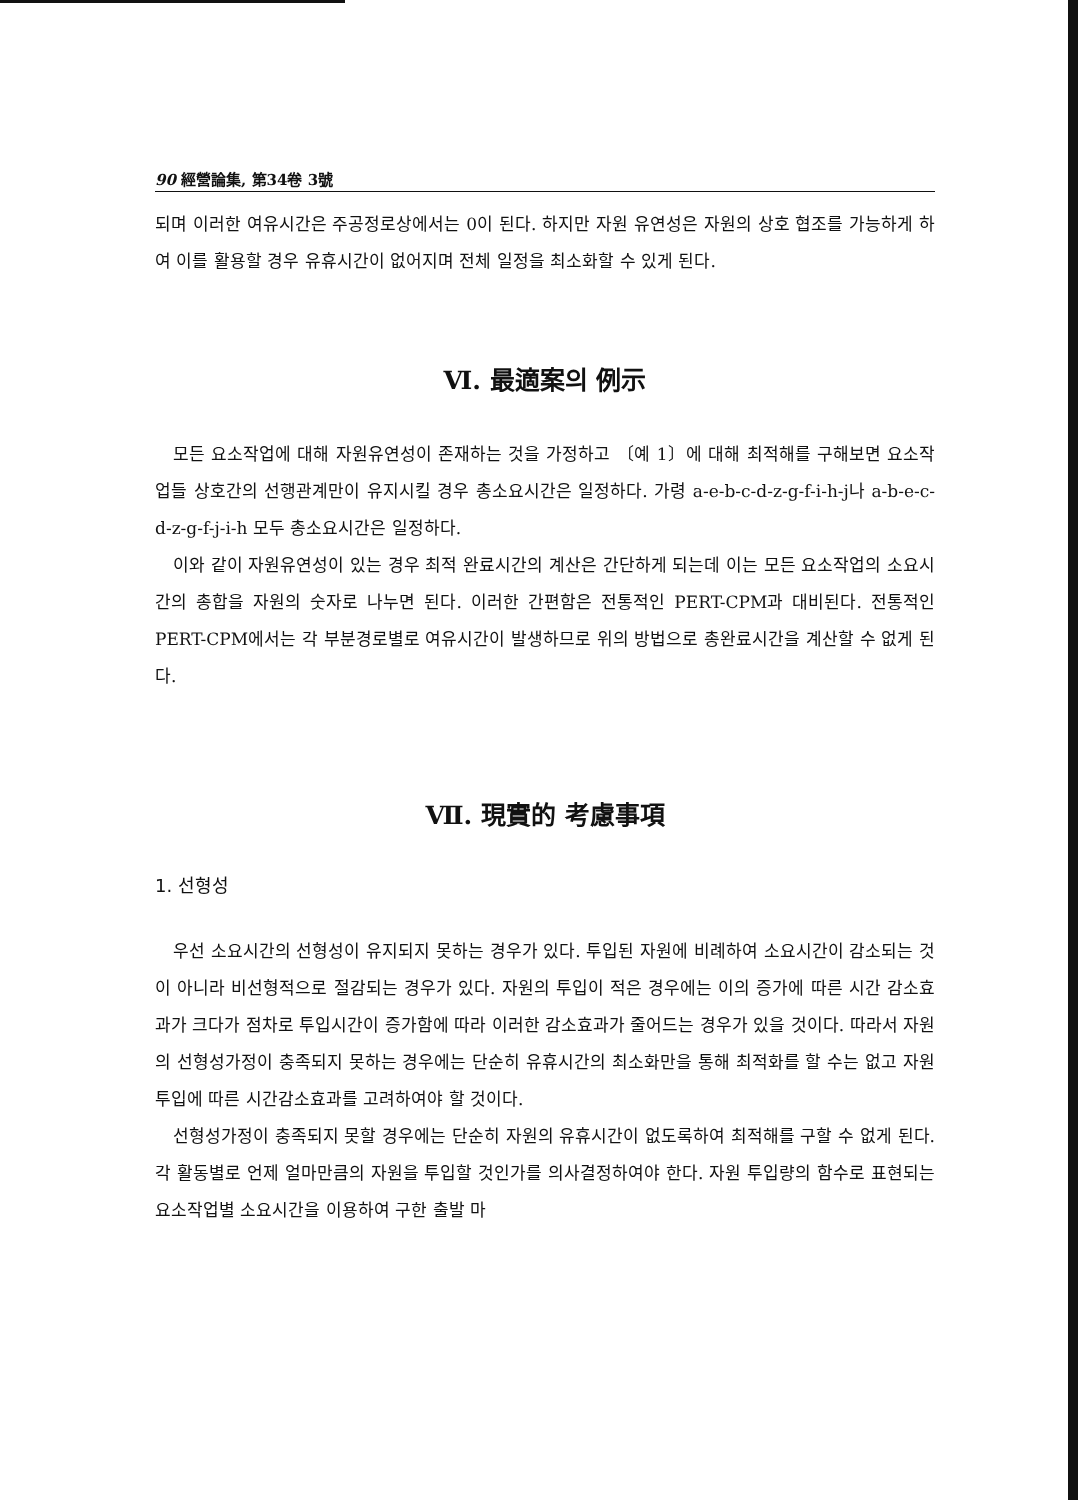90 經營論集, 第34卷 3號
되며 이러한 여유시간은 주공정로상에서는 0이 된다. 하지만 자원 유연성은 자원의 상호 협조를 가능하게 하여 이를 활용할 경우 유휴시간이 없어지며 전체 일정을 최소화할 수 있게 된다.
Ⅵ. 最適案의 例示
모든 요소작업에 대해 자원유연성이 존재하는 것을 가정하고 〔예 1〕에 대해 최적해를 구해보면 요소작업들 상호간의 선행관계만이 유지시킬 경우 총소요시간은 일정하다. 가령 a-e-b-c-d-z-g-f-i-h-j나 a-b-e-c-d-z-g-f-j-i-h 모두 총소요시간은 일정하다.
이와 같이 자원유연성이 있는 경우 최적 완료시간의 계산은 간단하게 되는데 이는 모든 요소작업의 소요시간의 총합을 자원의 숫자로 나누면 된다. 이러한 간편함은 전통적인 PERT-CPM과 대비된다. 전통적인 PERT-CPM에서는 각 부분경로별로 여유시간이 발생하므로 위의 방법으로 총완료시간을 계산할 수 없게 된다.
Ⅶ. 現實的 考慮事項
1. 선형성
우선 소요시간의 선형성이 유지되지 못하는 경우가 있다. 투입된 자원에 비례하여 소요시간이 감소되는 것이 아니라 비선형적으로 절감되는 경우가 있다. 자원의 투입이 적은 경우에는 이의 증가에 따른 시간 감소효과가 크다가 점차로 투입시간이 증가함에 따라 이러한 감소효과가 줄어드는 경우가 있을 것이다. 따라서 자원의 선형성가정이 충족되지 못하는 경우에는 단순히 유휴시간의 최소화만을 통해 최적화를 할 수는 없고 자원투입에 따른 시간감소효과를 고려하여야 할 것이다.
선형성가정이 충족되지 못할 경우에는 단순히 자원의 유휴시간이 없도록하여 최적해를 구할 수 없게 된다. 각 활동별로 언제 얼마만큼의 자원을 투입할 것인가를 의사결정하여야 한다. 자원 투입량의 함수로 표현되는 요소작업별 소요시간을 이용하여 구한 출발 마